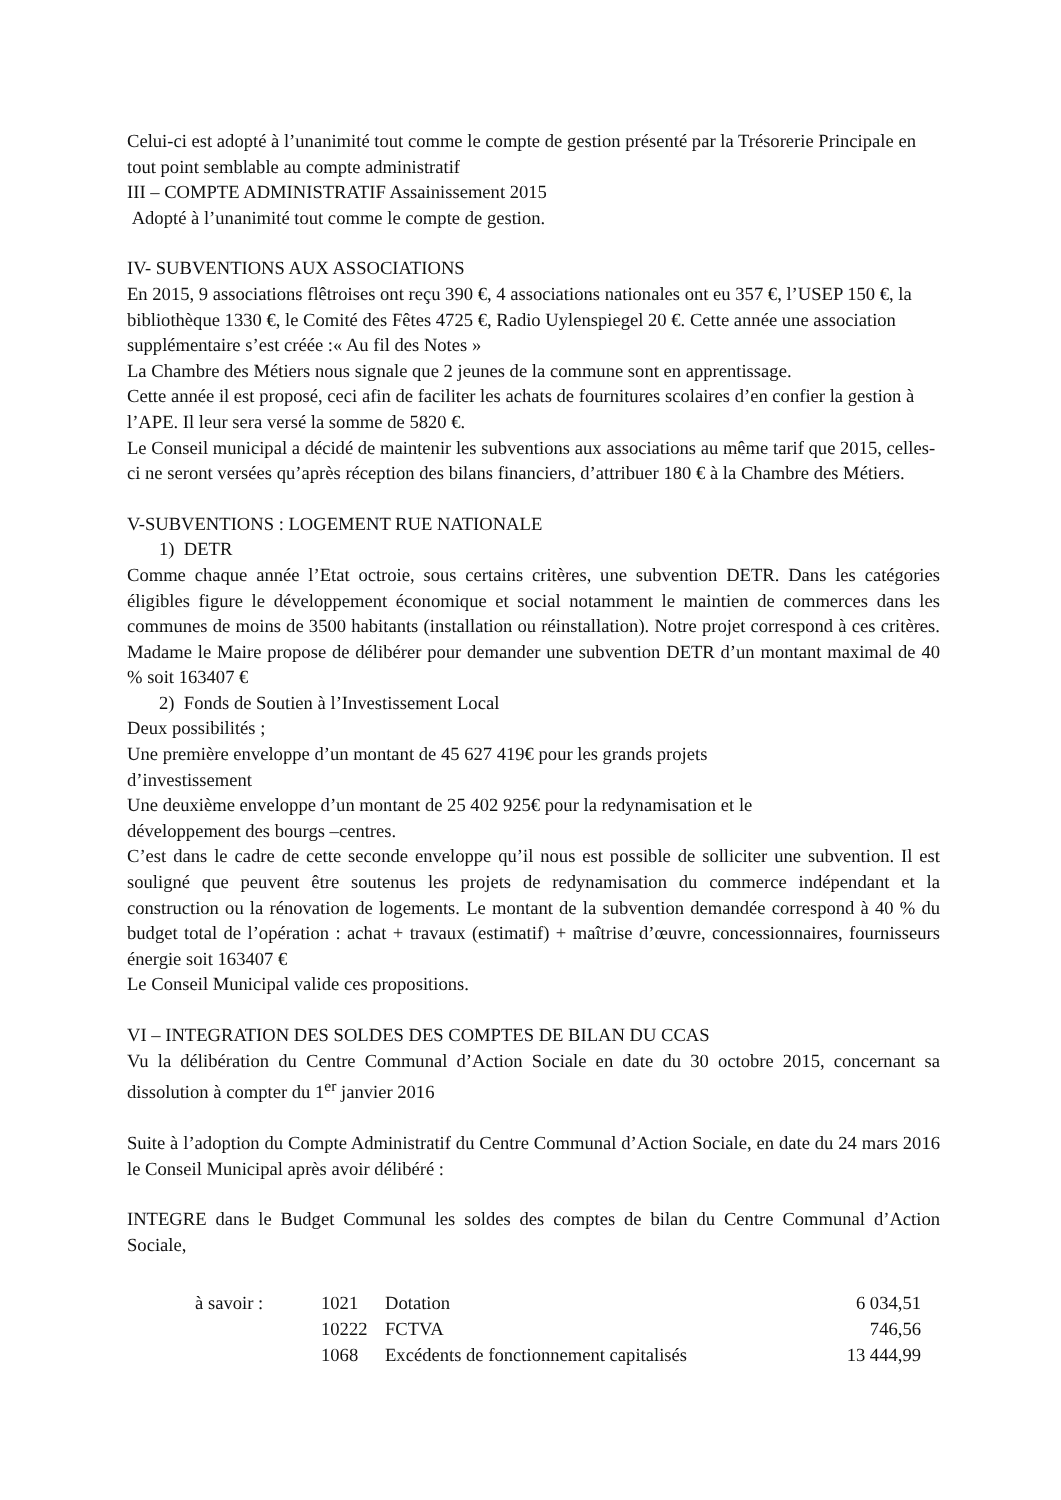Celui-ci est adopté à l’unanimité tout comme le compte de gestion présenté par la Trésorerie Principale en tout point semblable au compte administratif
III – COMPTE ADMINISTRATIF Assainissement 2015
Adopté à l’unanimité tout comme le compte de gestion.
IV- SUBVENTIONS AUX ASSOCIATIONS
En 2015, 9 associations flêtroises ont reçu 390 €, 4 associations nationales ont eu 357 €, l’USEP 150 €, la bibliothèque 1330 €, le Comité des Fêtes 4725 €, Radio Uylenspiegel 20 €. Cette année une association supplémentaire s’est créée :« Au fil des Notes »
La Chambre des Métiers nous signale que 2 jeunes de la commune sont en apprentissage.
Cette année il est proposé, ceci afin de faciliter les achats de fournitures scolaires d’en confier la gestion à l’APE. Il leur sera versé la somme de 5820 €.
Le Conseil municipal a décidé de maintenir les subventions aux associations au même tarif que 2015, celles-ci ne seront versées qu’après réception des bilans financiers, d’attribuer 180 € à la Chambre des Métiers.
V-SUBVENTIONS : LOGEMENT RUE NATIONALE
1) DETR
Comme chaque année l’Etat octroie, sous certains critères, une subvention DETR. Dans les catégories éligibles figure le développement économique et social notamment le maintien de commerces dans les communes de moins de 3500 habitants (installation ou réinstallation). Notre projet correspond à ces critères. Madame le Maire propose de délibérer pour demander une subvention DETR d’un montant maximal de 40 % soit 163407 €
2) Fonds de Soutien à l’Investissement Local
Deux possibilités ;
Une première enveloppe d’un montant de 45 627 419€ pour les grands projets
d’investissement
Une deuxième enveloppe d’un montant de 25 402 925€ pour la redynamisation et le
développement des bourgs –centres.
C’est dans le cadre de cette seconde enveloppe qu’il nous est possible de solliciter une subvention. Il est souligné que peuvent être soutenus les projets de redynamisation du commerce indépendant et la construction ou la rénovation de logements. Le montant de la subvention demandée correspond à 40 % du budget total de l’opération : achat + travaux (estimatif) + maîtrise d’œuvre, concessionnaires, fournisseurs énergie soit 163407 €
Le Conseil Municipal valide ces propositions.
VI – INTEGRATION DES SOLDES DES COMPTES DE BILAN DU CCAS
Vu la délibération du Centre Communal d’Action Sociale en date du 30 octobre 2015, concernant sa dissolution à compter du 1<sup>er</sup> janvier 2016
Suite à l’adoption du Compte Administratif du Centre Communal d’Action Sociale, en date du 24 mars 2016 le Conseil Municipal après avoir délibéré :
INTEGRE dans le Budget Communal les soldes des comptes de bilan du Centre Communal d’Action Sociale,
| à savoir : | 1021 | Dotation | 6 034,51 |
| | 10222 | FCTVA | 746,56 |
| | 1068 | Excédents de fonctionnement capitalisés | 13 444,99 |